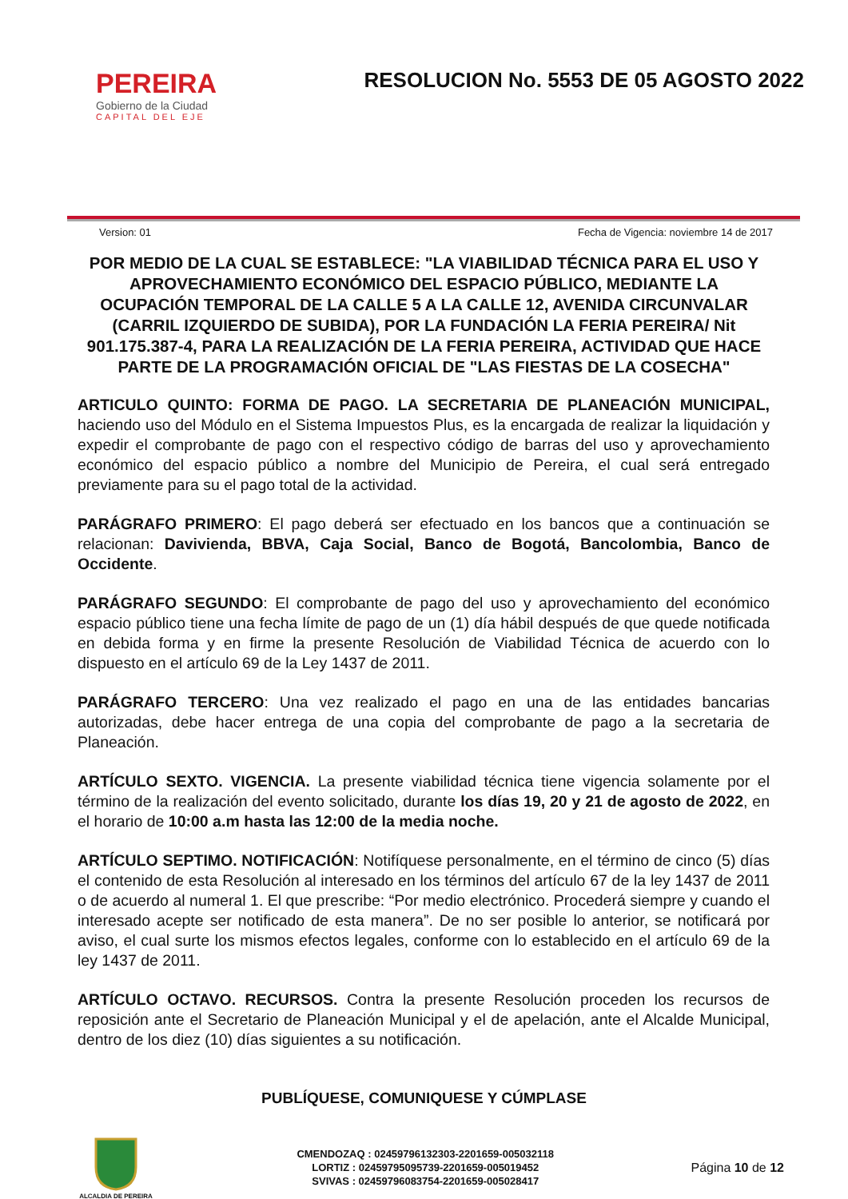PEREIRA
Gobierno de la Ciudad
CAPITAL DEL EJE
RESOLUCION No. 5553 DE 05 AGOSTO 2022
Version: 01 Fecha de Vigencia: noviembre 14 de 2017
POR MEDIO DE LA CUAL SE ESTABLECE: "LA VIABILIDAD TÉCNICA PARA EL USO Y APROVECHAMIENTO ECONÓMICO DEL ESPACIO PÚBLICO, MEDIANTE LA OCUPACIÓN TEMPORAL DE LA CALLE 5 A LA CALLE 12, AVENIDA CIRCUNVALAR (CARRIL IZQUIERDO DE SUBIDA), POR LA FUNDACIÓN LA FERIA PEREIRA/ Nit 901.175.387-4, PARA LA REALIZACIÓN DE LA FERIA PEREIRA, ACTIVIDAD QUE HACE PARTE DE LA PROGRAMACIÓN OFICIAL DE "LAS FIESTAS DE LA COSECHA"
ARTICULO QUINTO: FORMA DE PAGO. LA SECRETARIA DE PLANEACIÓN MUNICIPAL, haciendo uso del Módulo en el Sistema Impuestos Plus, es la encargada de realizar la liquidación y expedir el comprobante de pago con el respectivo código de barras del uso y aprovechamiento económico del espacio público a nombre del Municipio de Pereira, el cual será entregado previamente para su el pago total de la actividad.
PARÁGRAFO PRIMERO: El pago deberá ser efectuado en los bancos que a continuación se relacionan: Davivienda, BBVA, Caja Social, Banco de Bogotá, Bancolombia, Banco de Occidente.
PARÁGRAFO SEGUNDO: El comprobante de pago del uso y aprovechamiento del económico espacio público tiene una fecha límite de pago de un (1) día hábil después de que quede notificada en debida forma y en firme la presente Resolución de Viabilidad Técnica de acuerdo con lo dispuesto en el artículo 69 de la Ley 1437 de 2011.
PARÁGRAFO TERCERO: Una vez realizado el pago en una de las entidades bancarias autorizadas, debe hacer entrega de una copia del comprobante de pago a la secretaria de Planeación.
ARTÍCULO SEXTO. VIGENCIA. La presente viabilidad técnica tiene vigencia solamente por el término de la realización del evento solicitado, durante los días 19, 20 y 21 de agosto de 2022, en el horario de 10:00 a.m hasta las 12:00 de la media noche.
ARTÍCULO SEPTIMO. NOTIFICACIÓN: Notifíquese personalmente, en el término de cinco (5) días el contenido de esta Resolución al interesado en los términos del artículo 67 de la ley 1437 de 2011 o de acuerdo al numeral 1. El que prescribe: “Por medio electrónico. Procederá siempre y cuando el interesado acepte ser notificado de esta manera”. De no ser posible lo anterior, se notificará por aviso, el cual surte los mismos efectos legales, conforme con lo establecido en el artículo 69 de la ley 1437 de 2011.
ARTÍCULO OCTAVO. RECURSOS. Contra la presente Resolución proceden los recursos de reposición ante el Secretario de Planeación Municipal y el de apelación, ante el Alcalde Municipal, dentro de los diez (10) días siguientes a su notificación.
PUBLÍQUESE, COMUNIQUESE Y CÚMPLASE
ALCALDIA DE PEREIRA
CMENDOZAQ : 02459796132303-2201659-005032118
LORTIZ : 02459795095739-2201659-005019452
SVIVAS : 02459796083754-2201659-005028417
Página 10 de 12